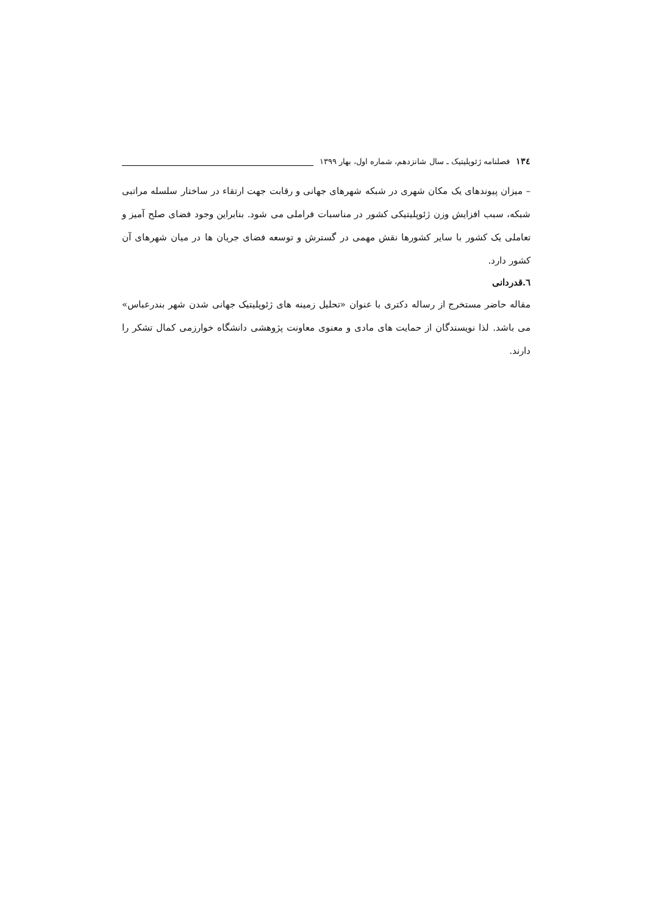۱۳٤ فصلنامه ژئوپلیتیک ـ سال شانزدهم، شماره اول، بهار ۱۳۹۹
– میزان پیوندهای یک مکان شهری در شبکه شهرهای جهانی و رقابت جهت ارتقاء در ساختار سلسله مراتبی شبکه، سبب افزایش وزن ژئوپلیتیکی کشور در مناسبات فراملی می شود. بنابراین وجود فضای صلح آمیز و تعاملی یک کشور با سایر کشورها نقش مهمی در گسترش و توسعه فضای جریان ها در میان شهرهای آن کشور دارد.
٦.قدردانی
مقاله حاضر مستخرج از رساله دکتری با عنوان «تحلیل زمینه های ژئوپلیتیک جهانی شدن شهر بندرعباس» می باشد. لذا نویسندگان از حمایت های مادی و معنوی معاونت پژوهشی دانشگاه خوارزمی کمال تشکر را دارند.